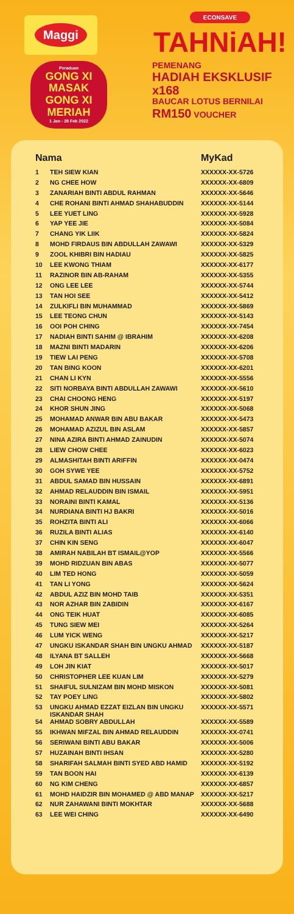Maggi
Peraduan
GONG XI MASAK GONG XI MERIAH
1 Jan - 28 Feb 2022
ECONSAVE
TAHNiAH!
PEMENANG
HADIAH EKSKLUSIF x168
BAUCAR LOTUS BERNILAI RM150 VOUCHER
| Nama | | MyKad |
| --- | --- | --- |
| 1 | TEH SIEW KIAN | XXXXXX-XX-5726 |
| 2 | NG CHEE HOW | XXXXXX-XX-6809 |
| 3 | ZANARIAH BINTI ABDUL RAHMAN | XXXXXX-XX-5646 |
| 4 | CHE ROHANI BINTI AHMAD SHAHABUDDIN | XXXXXX-XX-5144 |
| 5 | LEE YUET LING | XXXXXX-XX-5928 |
| 6 | YAP YEE JIE | XXXXXX-XX-5084 |
| 7 | CHANG YIK LIIK | XXXXXX-XX-5824 |
| 8 | MOHD FIRDAUS BIN ABDULLAH ZAWAWI | XXXXXX-XX-5329 |
| 9 | ZOOL KHIBRI BIN HADIAU | XXXXXX-XX-5825 |
| 10 | LEE KWONG THIAM | XXXXXX-XX-6177 |
| 11 | RAZINOR BIN AB-RAHAM | XXXXXX-XX-5355 |
| 12 | ONG LEE LEE | XXXXXX-XX-5744 |
| 13 | TAN HOI SEE | XXXXXX-XX-5412 |
| 14 | ZULKIFLI BIN MUHAMMAD | XXXXXX-XX-5869 |
| 15 | LEE TEONG CHUN | XXXXXX-XX-5143 |
| 16 | OOI POH CHING | XXXXXX-XX-7454 |
| 17 | NADIAH BINTI SAHIM @ IBRAHIM | XXXXXX-XX-6208 |
| 18 | MAZNI BINTI MADARIN | XXXXXX-XX-6206 |
| 19 | TIEW LAI PENG | XXXXXX-XX-5708 |
| 20 | TAN BING KOON | XXXXXX-XX-6201 |
| 21 | CHAN LI KYN | XXXXXX-XX-5556 |
| 22 | SITI NORBAYA BINTI ABDULLAH ZAWAWI | XXXXXX-XX-5610 |
| 23 | CHAI CHOONG HENG | XXXXXX-XX-5197 |
| 24 | KHOR SHUN JING | XXXXXX-XX-5068 |
| 25 | MOHAMAD ANWAR BIN ABU BAKAR | XXXXXX-XX-5473 |
| 26 | MOHAMAD AZIZUL BIN ASLAM | XXXXXX-XX-5857 |
| 27 | NINA AZIRA BINTI AHMAD ZAINUDIN | XXXXXX-XX-5074 |
| 28 | LIEW CHOW CHEE | XXXXXX-XX-6023 |
| 29 | ALMASHITAH BINTI ARIFFIN | XXXXXX-XX-0474 |
| 30 | GOH SYWE YEE | XXXXXX-XX-5752 |
| 31 | ABDUL SAMAD BIN HUSSAIN | XXXXXX-XX-6891 |
| 32 | AHMAD RELAUDDIN BIN ISMAIL | XXXXXX-XX-5951 |
| 33 | NORAINI BINTI KAMAL | XXXXXX-XX-5136 |
| 34 | NURDIANA BINTI HJ BAKRI | XXXXXX-XX-5016 |
| 35 | ROHZITA BINTI ALI | XXXXXX-XX-6066 |
| 36 | RUZILA BINTI ALIAS | XXXXXX-XX-6140 |
| 37 | CHIN KIN SENG | XXXXXX-XX-6047 |
| 38 | AMIRAH NABILAH BT ISMAIL@YOP | XXXXXX-XX-5566 |
| 39 | MOHD RIDZUAN BIN ABAS | XXXXXX-XX-5077 |
| 40 | LIM TED HONG | XXXXXX-XX-5059 |
| 41 | TAN LI YONG | XXXXXX-XX-5624 |
| 42 | ABDUL AZIZ BIN MOHD TAIB | XXXXXX-XX-5351 |
| 43 | NOR AZHAR BIN ZABIDIN | XXXXXX-XX-6167 |
| 44 | ONG TEIK HUAT | XXXXXX-XX-6085 |
| 45 | TUNG SIEW MEI | XXXXXX-XX-5264 |
| 46 | LUM YICK WENG | XXXXXX-XX-5217 |
| 47 | UNGKU ISKANDAR SHAH BIN UNGKU AHMAD | XXXXXX-XX-5187 |
| 48 | ILYANA BT SALLEH | XXXXXX-XX-5668 |
| 49 | LOH JIN KIAT | XXXXXX-XX-5017 |
| 50 | CHRISTOPHER LEE KUAN LIM | XXXXXX-XX-5279 |
| 51 | SHAIFUL SULNIZAM BIN MOHD MISKON | XXXXXX-XX-5081 |
| 52 | TAY POEY LING | XXXXXX-XX-5802 |
| 53 | UNGKU AHMAD EZZAT EIZLAN BIN UNGKU ISKANDAR SHAH | XXXXXX-XX-5571 |
| 54 | AHMAD SOBRY ABDULLAH | XXXXXX-XX-5589 |
| 55 | IKHWAN MIFZAL BIN AHMAD RELAUDDIN | XXXXXX-XX-0741 |
| 56 | SERIWANI BINTI ABU BAKAR | XXXXXX-XX-5006 |
| 57 | HUZAINAH BINTI IHSAN | XXXXXX-XX-5280 |
| 58 | SHARIFAH SALMAH BINTI SYED ABD HAMID | XXXXXX-XX-5192 |
| 59 | TAN BOON HAI | XXXXXX-XX-6139 |
| 60 | NG KIM CHENG | XXXXXX-XX-6857 |
| 61 | MOHD HAIDZIR BIN MOHAMED @ ABD MANAP | XXXXXX-XX-5217 |
| 62 | NUR ZAHAWANI BINTI MOKHTAR | XXXXXX-XX-5688 |
| 63 | LEE WEI CHING | XXXXXX-XX-6490 |